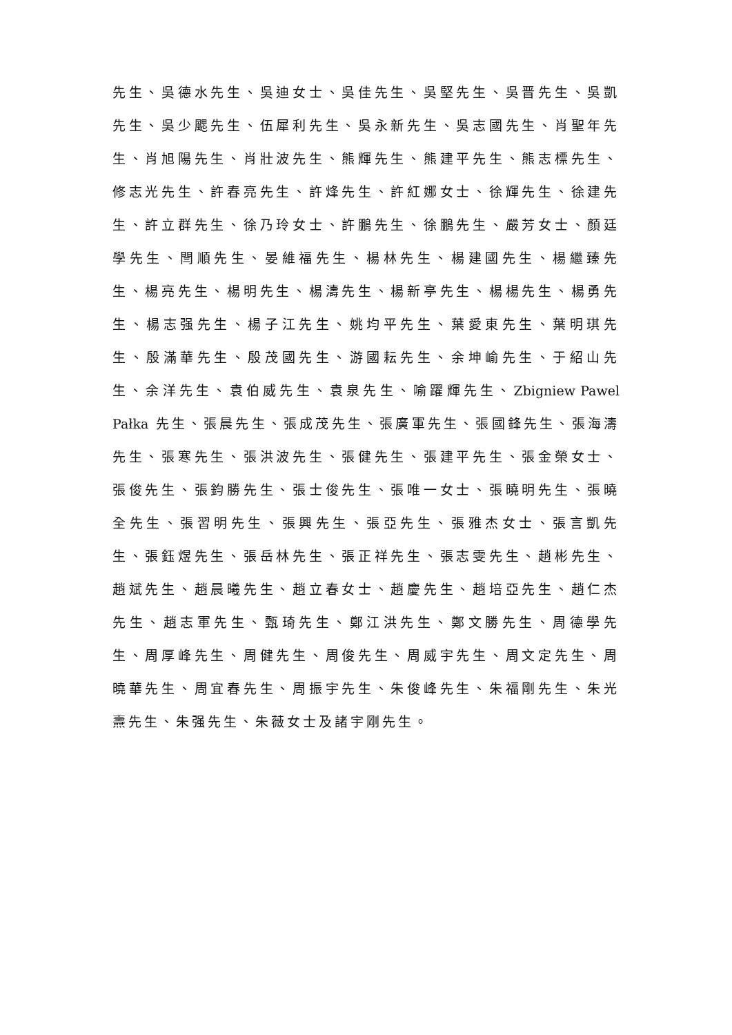先生、吳德水先生、吳迪女士、吳佳先生、吳堅先生、吳晋先生、吳凱先生、吳少颸先生、伍犀利先生、吳永新先生、吳志國先生、肖聖年先生、肖旭陽先生、肖壯波先生、熊輝先生、熊建平先生、熊志標先生、修志光先生、許春亮先生、許烽先生、許紅娜女士、徐輝先生、徐建先生、許立群先生、徐乃玲女士、許鵬先生、徐鵬先生、嚴芳女士、顏廷學先生、閆順先生、晏維福先生、楊林先生、楊建國先生、楊繼臻先生、楊亮先生、楊明先生、楊濤先生、楊新亭先生、楊楊先生、楊勇先生、楊志强先生、楊子江先生、姚均平先生、葉愛東先生、葉明琪先生、殷滿華先生、殷茂國先生、游國耘先生、余坤崳先生、于紹山先生、余洋先生、袁伯威先生、袁泉先生、喻躍輝先生、Zbigniew Pawel Pałka 先生、張晨先生、張成茂先生、張廣軍先生、張國鋒先生、張海濤先生、張寒先生、張洪波先生、張健先生、張建平先生、張金榮女士、張俊先生、張鈞勝先生、張士俊先生、張唯一女士、張曉明先生、張曉全先生、張習明先生、張興先生、張亞先生、張雅杰女士、張言凱先生、張鈺煜先生、張岳林先生、張正祥先生、張志雯先生、趙彬先生、趙斌先生、趙晨曦先生、趙立春女士、趙慶先生、趙培亞先生、趙仁杰先生、趙志軍先生、甄琦先生、鄭江洪先生、鄭文勝先生、周德學先生、周厚峰先生、周健先生、周俊先生、周威宇先生、周文定先生、周曉華先生、周宜春先生、周振宇先生、朱俊峰先生、朱福剛先生、朱光燾先生、朱强先生、朱薇女士及諸宇剛先生。